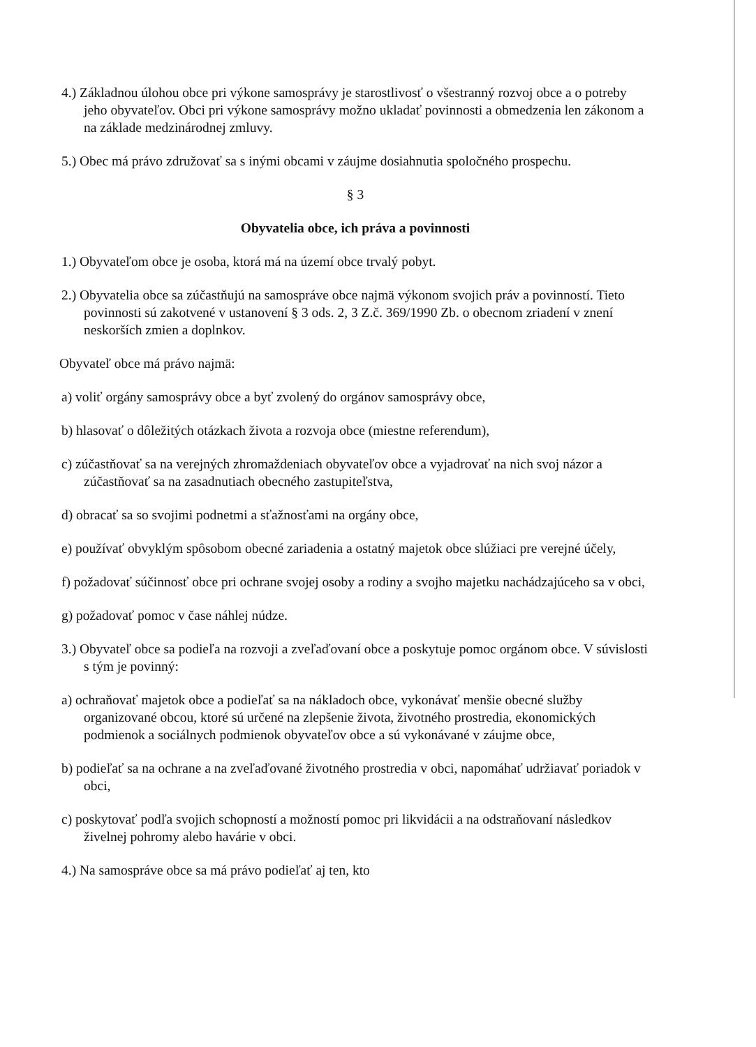4.) Základnou úlohou obce pri výkone samosprávy je starostlivosť o všestranný rozvoj obce a o potreby jeho obyvateľov. Obci pri výkone samosprávy možno ukladať povinnosti a obmedzenia len zákonom a na základe medzinárodnej zmluvy.
5.) Obec má právo združovať sa s inými obcami v záujme dosiahnutia spoločného prospechu.
§ 3
Obyvatelia obce, ich práva a povinnosti
1.) Obyvateľom obce je osoba, ktorá má na území obce trvalý pobyt.
2.) Obyvatelia obce sa zúčastňujú na samospráve obce najmä výkonom svojich práv a povinností. Tieto povinnosti sú zakotvené v ustanovení § 3 ods. 2, 3 Z.č. 369/1990 Zb. o obecnom zriadení v znení neskorších zmien a doplnkov.
Obyvateľ obce má právo najmä:
a) voliť orgány samosprávy obce a byť zvolený do orgánov samosprávy obce,
b) hlasovať o dôležitých otázkach života a rozvoja obce (miestne referendum),
c) zúčastňovať sa na verejných zhromaždeniach obyvateľov obce a vyjadrovať na nich svoj názor a zúčastňovať sa na zasadnutiach obecného zastupiteľstva,
d) obracať sa so svojimi podnetmi a sťažnosťami na orgány obce,
e) používať obvyklým spôsobom obecné zariadenia a ostatný majetok obce slúžiaci pre verejné účely,
f) požadovať súčinnosť obce pri ochrane svojej osoby a rodiny a svojho majetku nachádzajúceho sa v obci,
g) požadovať pomoc v čase náhlej núdze.
3.) Obyvateľ obce sa podieľa na rozvoji a zveľaďovaní obce a poskytuje pomoc orgánom obce. V súvislosti s tým je povinný:
a) ochraňovať majetok obce a podieľať sa na nákladoch obce, vykonávať menšie obecné služby organizované obcou, ktoré sú určené na zlepšenie života, životného prostredia, ekonomických podmienok a sociálnych podmienok obyvateľov obce a sú vykonávané v záujme obce,
b) podieľať sa na ochrane a na zveľaďované životného prostredia v obci, napomáhať udržiavať poriadok v obci,
c) poskytovať podľa svojich schopností a možností pomoc pri likvidácii a na odstraňovaní následkov živelnej pohromy alebo havárie v obci.
4.) Na samospráve obce sa má právo podieľať aj ten, kto